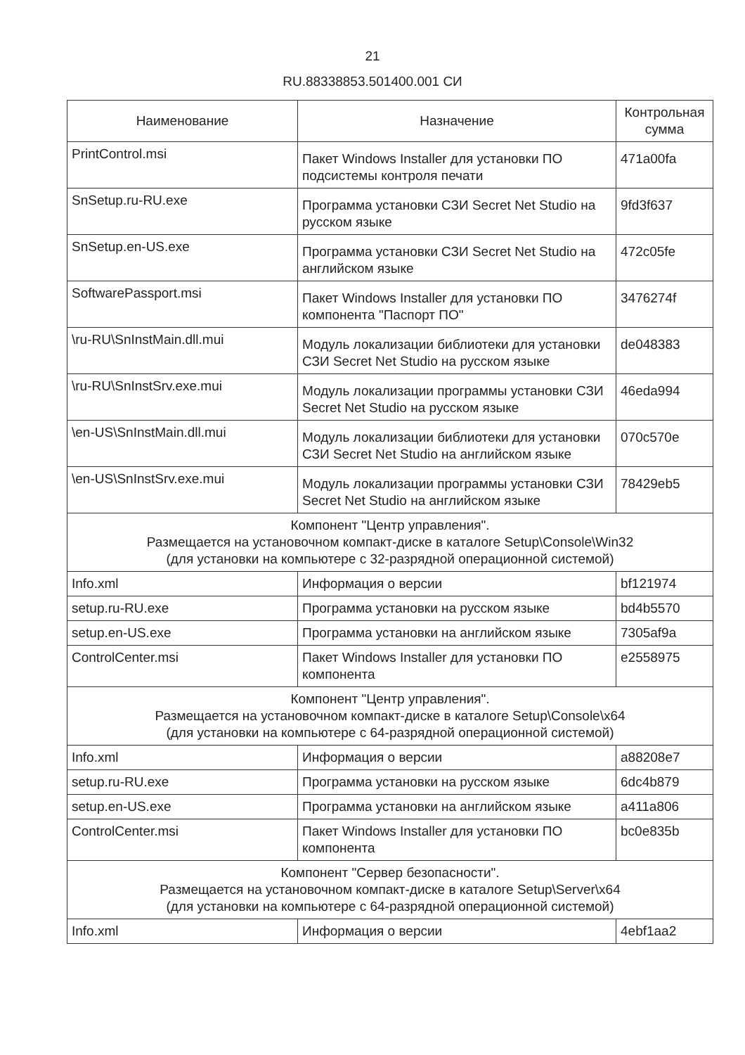21
RU.88338853.501400.001 СИ
| Наименование | Назначение | Контрольная сумма |
| --- | --- | --- |
| PrintControl.msi | Пакет Windows Installer для установки ПО подсистемы контроля печати | 471a00fa |
| SnSetup.ru-RU.exe | Программа установки СЗИ Secret Net Studio на русском языке | 9fd3f637 |
| SnSetup.en-US.exe | Программа установки СЗИ Secret Net Studio на английском языке | 472c05fe |
| SoftwarePassport.msi | Пакет Windows Installer для установки ПО компонента "Паспорт ПО" | 3476274f |
| \ru-RU\SnInstMain.dll.mui | Модуль локализации библиотеки для установки СЗИ Secret Net Studio на русском языке | de048383 |
| \ru-RU\SnInstSrv.exe.mui | Модуль локализации программы установки СЗИ Secret Net Studio на русском языке | 46eda994 |
| \en-US\SnInstMain.dll.mui | Модуль локализации библиотеки для установки СЗИ Secret Net Studio на английском языке | 070c570e |
| \en-US\SnInstSrv.exe.mui | Модуль локализации программы установки СЗИ Secret Net Studio на английском языке | 78429eb5 |
| Компонент "Центр управления". Размещается на установочном компакт-диске в каталоге Setup\Console\Win32 (для установки на компьютере с 32-разрядной операционной системой) | | |
| Info.xml | Информация о версии | bf121974 |
| setup.ru-RU.exe | Программа установки на русском языке | bd4b5570 |
| setup.en-US.exe | Программа установки на английском языке | 7305af9a |
| ControlCenter.msi | Пакет Windows Installer для установки ПО компонента | e2558975 |
| Компонент "Центр управления". Размещается на установочном компакт-диске в каталоге Setup\Console\x64 (для установки на компьютере с 64-разрядной операционной системой) | | |
| Info.xml | Информация о версии | a88208e7 |
| setup.ru-RU.exe | Программа установки на русском языке | 6dc4b879 |
| setup.en-US.exe | Программа установки на английском языке | a411a806 |
| ControlCenter.msi | Пакет Windows Installer для установки ПО компонента | bc0e835b |
| Компонент "Сервер безопасности". Размещается на установочном компакт-диске в каталоге Setup\Server\x64 (для установки на компьютере с 64-разрядной операционной системой) | | |
| Info.xml | Информация о версии | 4ebf1aa2 |